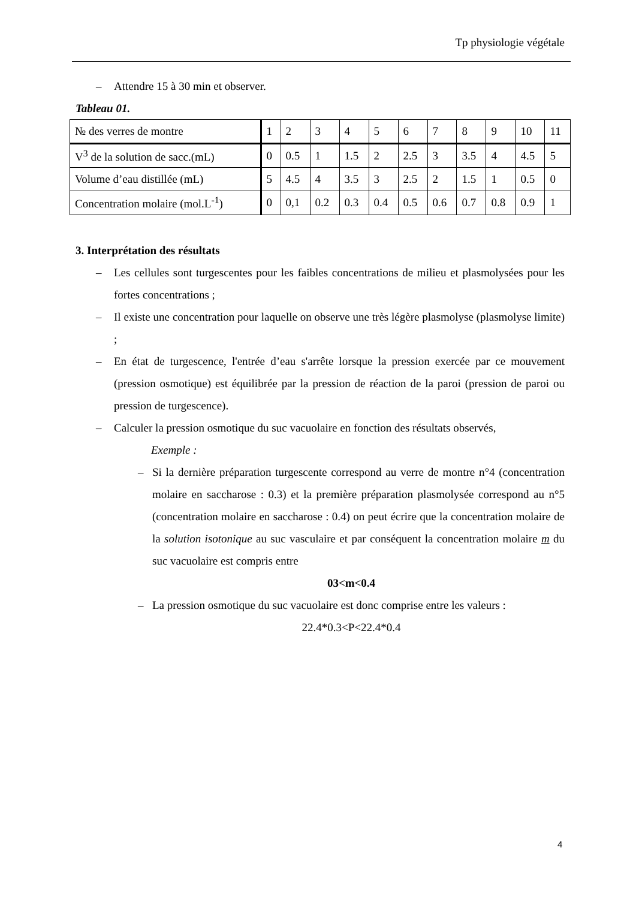Tp physiologie végétale
– Attendre 15 à 30 min et observer.
Tableau 01.
| № des verres de montre | 1 | 2 | 3 | 4 | 5 | 6 | 7 | 8 | 9 | 10 | 11 |
| V<sup>3</sup> de la solution de sacc.(mL) | 0 | 0.5 | 1 | 1.5 | 2 | 2.5 | 3 | 3.5 | 4 | 4.5 | 5 |
| Volume d’eau distillée (mL) | 5 | 4.5 | 4 | 3.5 | 3 | 2.5 | 2 | 1.5 | 1 | 0.5 | 0 |
| Concentration molaire (mol.L<sup>-1</sup>) | 0 | 0,1 | 0.2 | 0.3 | 0.4 | 0.5 | 0.6 | 0.7 | 0.8 | 0.9 | 1 |
3. Interprétation des résultats
– Les cellules sont turgescentes pour les faibles concentrations de milieu et plasmolysées pour les fortes concentrations ;
– Il existe une concentration pour laquelle on observe une très légère plasmolyse (plasmolyse limite) ;
– En état de turgescence, l'entrée d’eau s'arrête lorsque la pression exercée par ce mouvement (pression osmotique) est équilibrée par la pression de réaction de la paroi (pression de paroi ou pression de turgescence).
– Calculer la pression osmotique du suc vacuolaire en fonction des résultats observés,
Exemple :
– Si la dernière préparation turgescente correspond au verre de montre n°4 (concentration molaire en saccharose : 0.3) et la première préparation plasmolysée correspond au n°5 (concentration molaire en saccharose : 0.4) on peut écrire que la concentration molaire de la solution isotonique au suc vasculaire et par conséquent la concentration molaire m du suc vacuolaire est compris entre
03<m<0.4
– La pression osmotique du suc vacuolaire est donc comprise entre les valeurs :
22.4*0.3<P<22.4*0.4
4